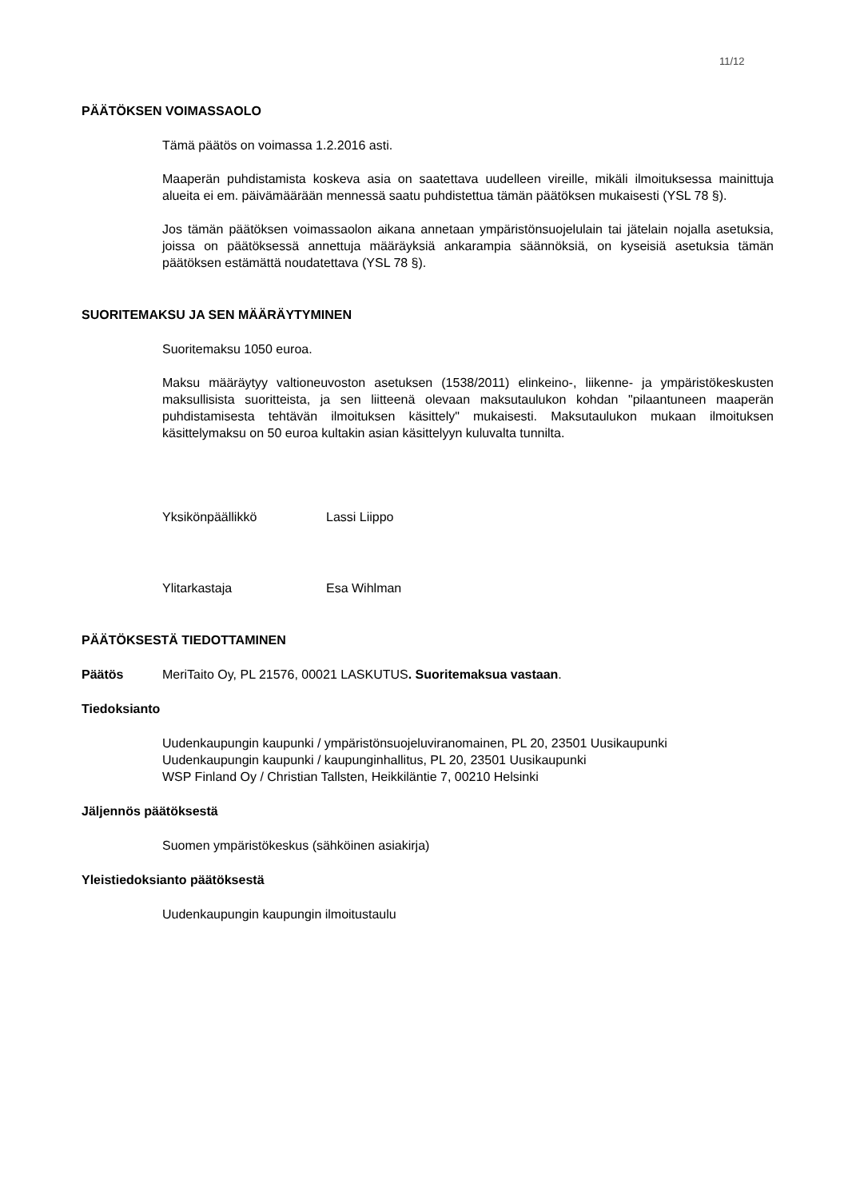11/12
PÄÄTÖKSEN VOIMASSAOLO
Tämä päätös on voimassa 1.2.2016 asti.
Maaperän puhdistamista koskeva asia on saatettava uudelleen vireille, mikäli ilmoituksessa mainittuja alueita ei em. päivämäärään mennessä saatu puhdistettua tämän päätöksen mukaisesti (YSL 78 §).
Jos tämän päätöksen voimassaolon aikana annetaan ympäristönsuojelulain tai jätelain nojalla asetuksia, joissa on päätöksessä annettuja määräyksiä ankarampia säännöksiä, on kyseisiä asetuksia tämän päätöksen estämättä noudatettava (YSL 78 §).
SUORITEMAKSU JA SEN MÄÄRÄYTYMINEN
Suoritemaksu 1050 euroa.
Maksu määräytyy valtioneuvoston asetuksen (1538/2011) elinkeino-, liikenne- ja ympäristökeskusten maksullisista suoritteista, ja sen liitteenä olevaan maksutaulukon kohdan "pilaantuneen maaperän puhdistamisesta tehtävän ilmoituksen käsittely" mukaisesti. Maksutaulukon mukaan ilmoituksen käsittelymaksu on 50 euroa kultakin asian käsittelyyn kuluvalta tunnilta.
Yksikönpäällikkö Lassi Liippo
Ylitarkastaja Esa Wihlman
PÄÄTÖKSESTÄ TIEDOTTAMINEN
Päätös MeriTaito Oy, PL 21576, 00021 LASKUTUS. Suoritemaksua vastaan.
Tiedoksianto
Uudenkaupungin kaupunki / ympäristönsuojeluviranomainen, PL 20, 23501 Uusikaupunki
Uudenkaupungin kaupunki / kaupunginhallitus, PL 20, 23501 Uusikaupunki
WSP Finland Oy / Christian Tallsten, Heikkiläntie 7, 00210 Helsinki
Jäljennös päätöksestä
Suomen ympäristökeskus (sähköinen asiakirja)
Yleistiedoksianto päätöksestä
Uudenkaupungin kaupungin ilmoitustaulu